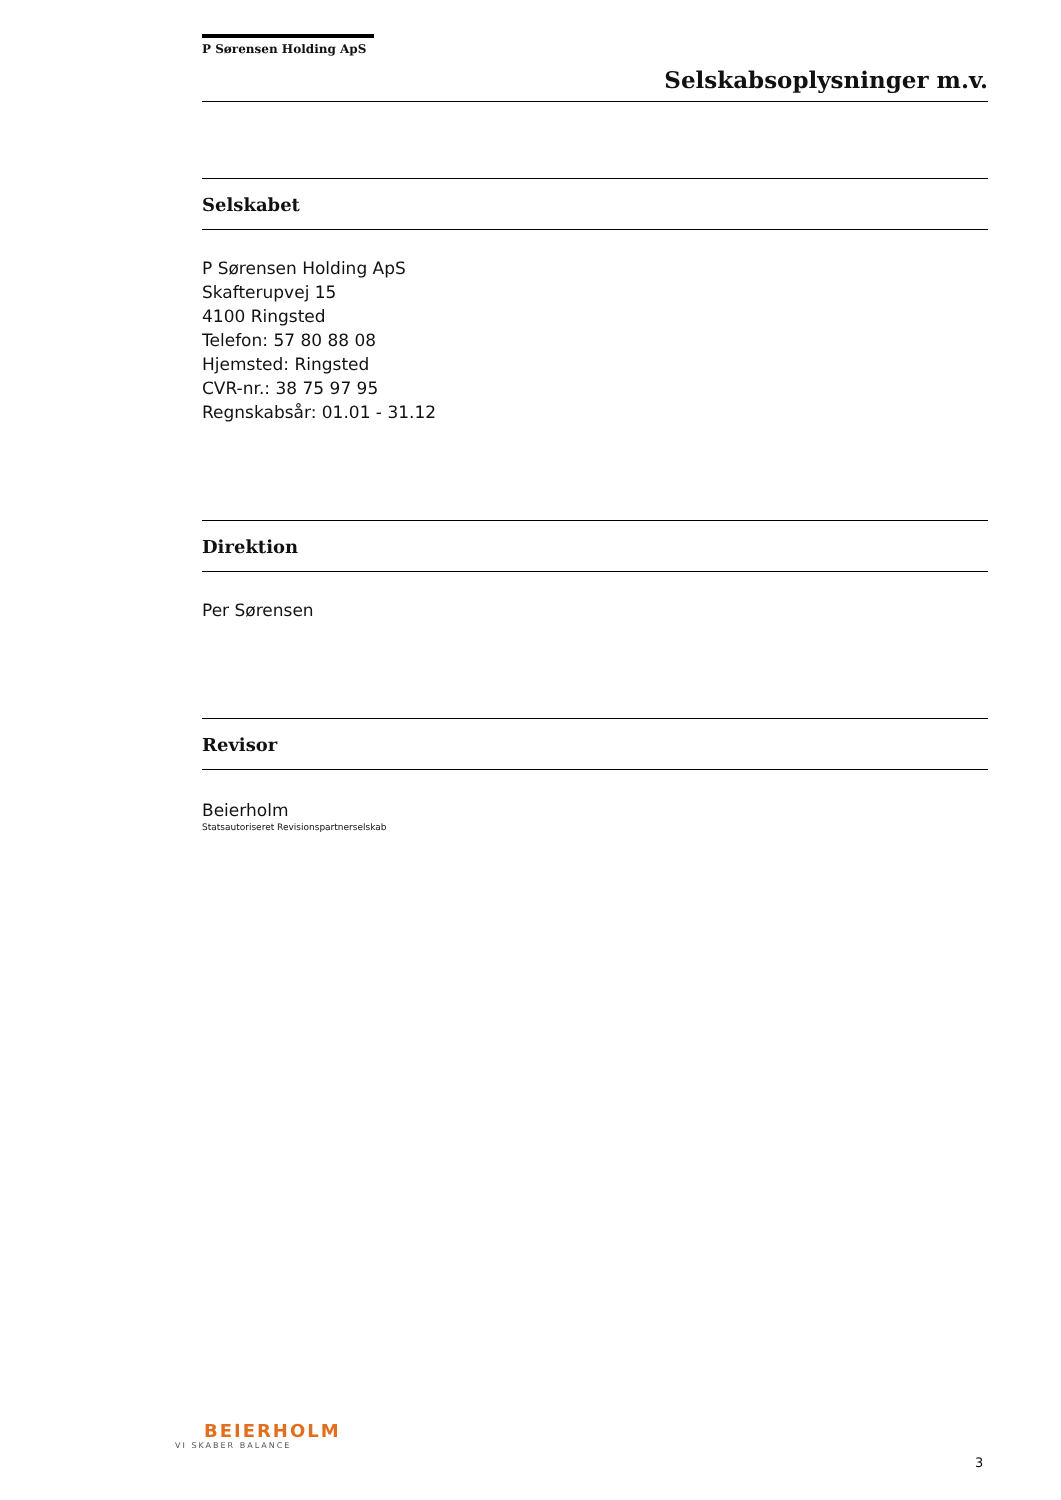P Sørensen Holding ApS
Selskabsoplysninger m.v.
Selskabet
P Sørensen Holding ApS
Skafterupvej 15
4100 Ringsted
Telefon: 57 80 88 08
Hjemsted: Ringsted
CVR-nr.: 38 75 97 95
Regnskabsår: 01.01 - 31.12
Direktion
Per Sørensen
Revisor
Beierholm
Statsautoriseret Revisionspartnerselskab
BEIERHOLM
VI SKABER BALANCE
3